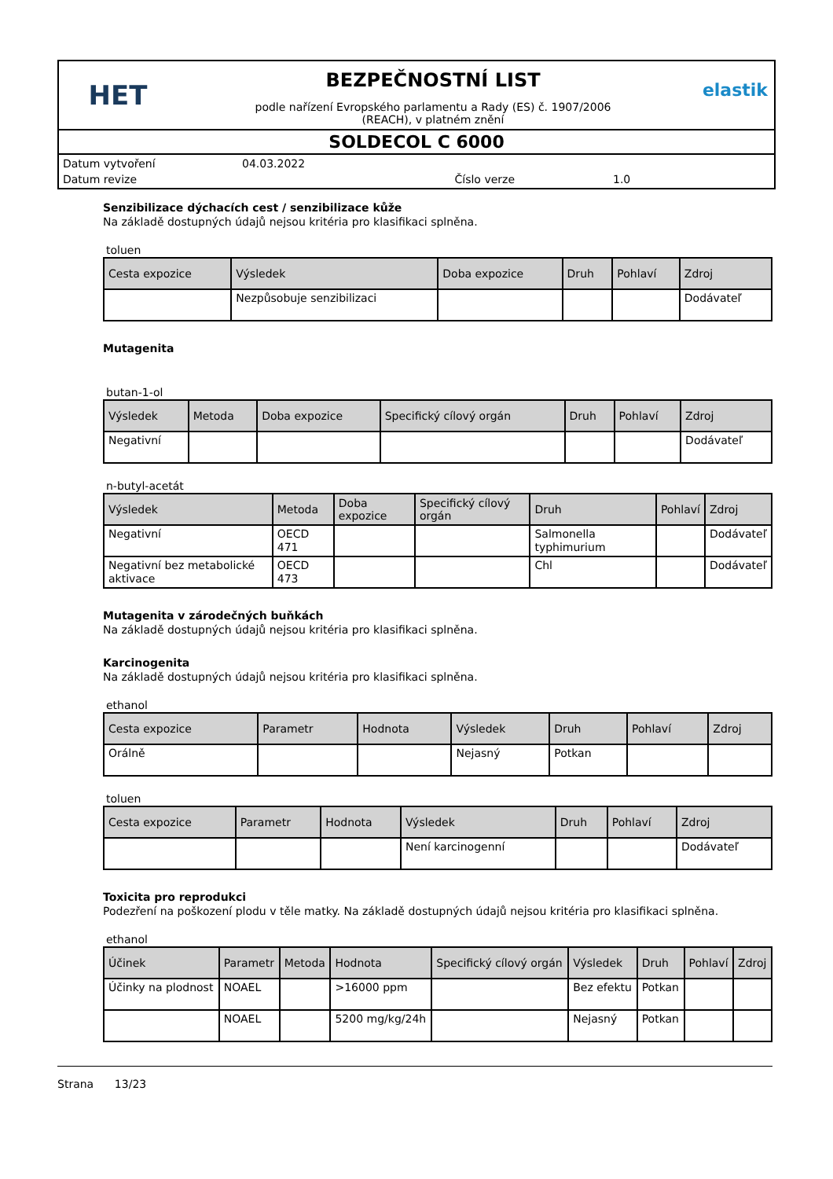HET
BEZPEČNOSTNÍ LIST
podle nařízení Evropského parlamentu a Rady (ES) č. 1907/2006
(REACH), v platném znění
elastik
SOLDECOL C 6000
| Datum vytvoření | 04.03.2022 | | |
| Datum revize | | Číslo verze | 1.0 |
Senzibilizace dýchacích cest / senzibilizace kůže
Na základě dostupných údajů nejsou kritéria pro klasifikaci splněna.
toluen
| Cesta expozice | Výsledek | Doba expozice | Druh | Pohlaví | Zdroj |
| --- | --- | --- | --- | --- | --- |
| | Nezpůsobuje senzibilizaci | | | | Dodávateľ |
Mutagenita
butan-1-ol
| Výsledek | Metoda | Doba expozice | Specifický cílový orgán | Druh | Pohlaví | Zdroj |
| --- | --- | --- | --- | --- | --- | --- |
| Negativní | | | | | | Dodávateľ |
n-butyl-acetát
| Výsledek | Metoda | Doba expozice | Specifický cílový orgán | Druh | Pohlaví | Zdroj |
| --- | --- | --- | --- | --- | --- | --- |
| Negativní | OECD 471 | | | Salmonella typhimurium | | Dodávateľ |
| Negativní bez metabolické aktivace | OECD 473 | | | Chl | | Dodávateľ |
Mutagenita v zárodečných buňkách
Na základě dostupných údajů nejsou kritéria pro klasifikaci splněna.
Karcinogenita
Na základě dostupných údajů nejsou kritéria pro klasifikaci splněna.
ethanol
| Cesta expozice | Parametr | Hodnota | Výsledek | Druh | Pohlaví | Zdroj |
| --- | --- | --- | --- | --- | --- | --- |
| Orálně | | | Nejasný | Potkan | | |
toluen
| Cesta expozice | Parametr | Hodnota | Výsledek | Druh | Pohlaví | Zdroj |
| --- | --- | --- | --- | --- | --- | --- |
| | | | Není karcinogenní | | | Dodávateľ |
Toxicita pro reprodukci
Podezření na poškození plodu v těle matky. Na základě dostupných údajů nejsou kritéria pro klasifikaci splněna.
ethanol
| Účinek | Parametr | Metoda | Hodnota | Specifický cílový orgán | Výsledek | Druh | Pohlaví | Zdroj |
| --- | --- | --- | --- | --- | --- | --- | --- | --- |
| Účinky na plodnost | NOAEL | | >16000 ppm | | Bez efektu | Potkan | | |
| | NOAEL | | 5200 mg/kg/24h | | Nejasný | Potkan | | |
Strana 13/23